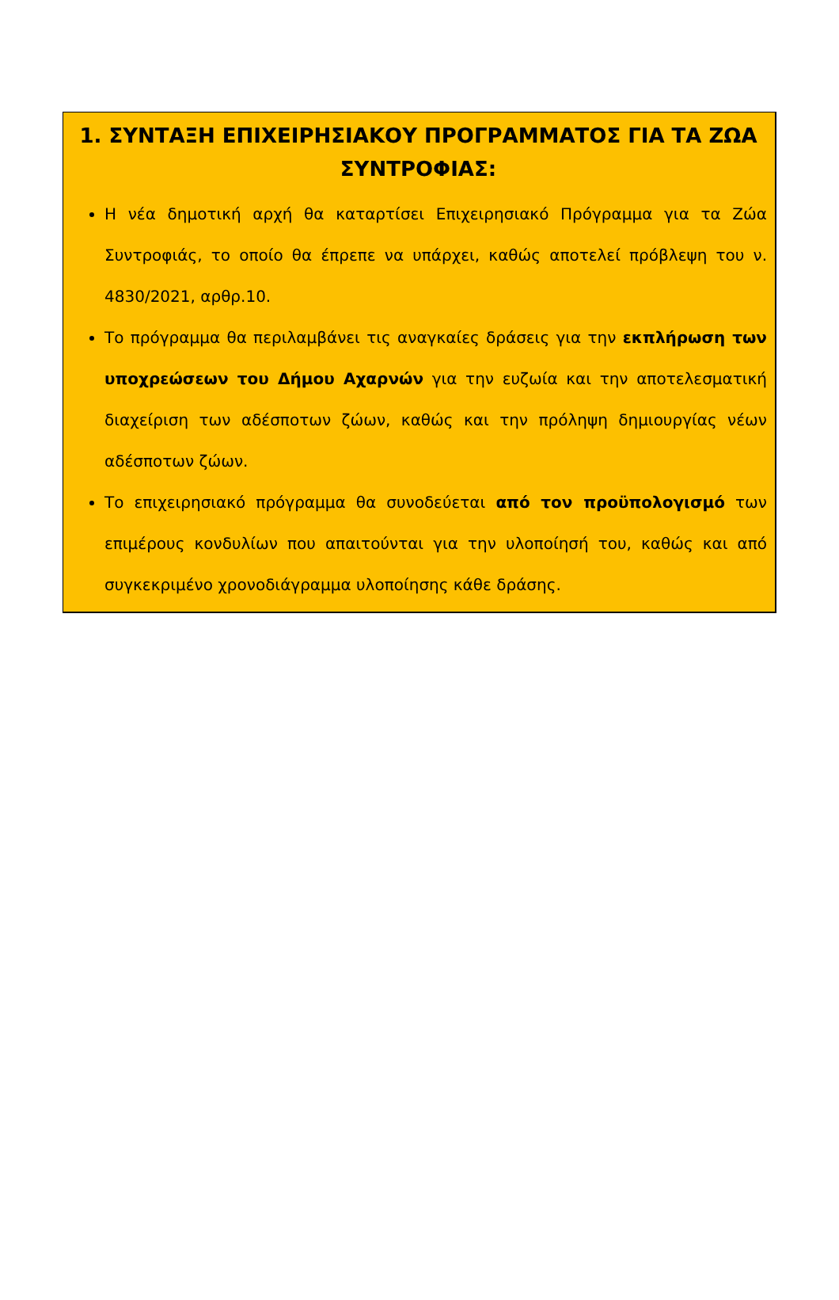1. ΣΥΝΤΑΞΗ ΕΠΙΧΕΙΡΗΣΙΑΚΟΥ ΠΡΟΓΡΑΜΜΑΤΟΣ ΓΙΑ ΤΑ ΖΩΑ ΣΥΝΤΡΟΦΙΑΣ:
Η νέα δημοτική αρχή θα καταρτίσει Επιχειρησιακό Πρόγραμμα για τα Ζώα Συντροφιάς, το οποίο θα έπρεπε να υπάρχει, καθώς αποτελεί πρόβλεψη του ν. 4830/2021, αρθρ.10.
Το πρόγραμμα θα περιλαμβάνει τις αναγκαίες δράσεις για την εκπλήρωση των υποχρεώσεων του Δήμου Αχαρνών για την ευζωία και την αποτελεσματική διαχείριση των αδέσποτων ζώων, καθώς και την πρόληψη δημιουργίας νέων αδέσποτων ζώων.
Το επιχειρησιακό πρόγραμμα θα συνοδεύεται από τον προϋπολογισμό των επιμέρους κονδυλίων που απαιτούνται για την υλοποίησή του, καθώς και από συγκεκριμένο χρονοδιάγραμμα υλοποίησης κάθε δράσης.